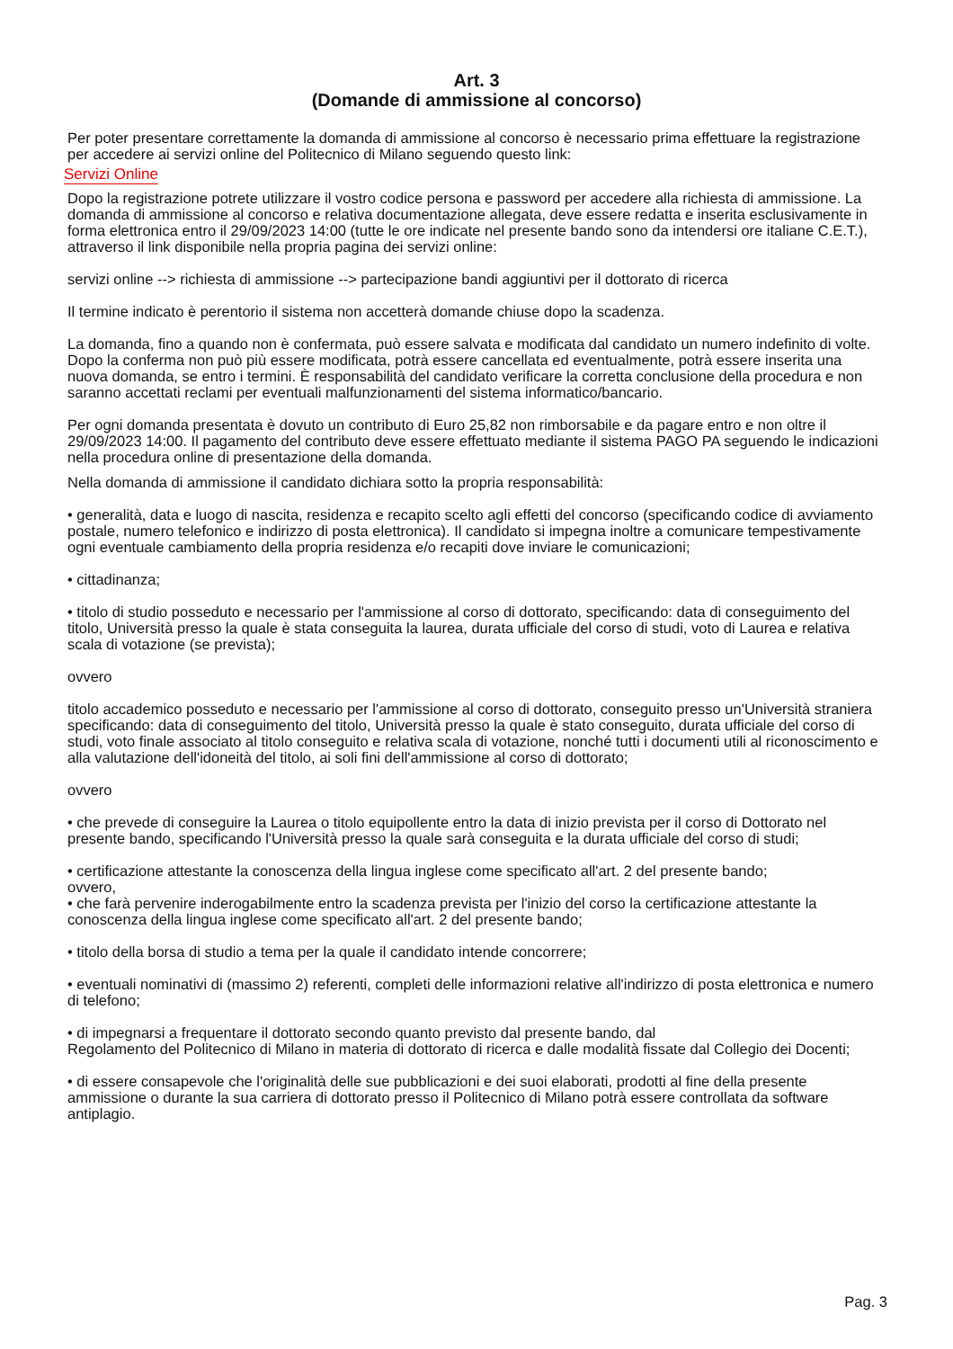Art. 3
(Domande di ammissione al concorso)
Per poter presentare correttamente la domanda di ammissione al concorso è necessario prima effettuare la registrazione per accedere ai servizi online del Politecnico di Milano seguendo questo link:
Servizi Online
Dopo la registrazione potrete utilizzare il vostro codice persona e password per accedere alla richiesta di ammissione. La domanda di ammissione al concorso e relativa documentazione allegata, deve essere redatta e inserita esclusivamente in forma elettronica entro il 29/09/2023 14:00 (tutte le ore indicate nel presente bando sono da intendersi ore italiane C.E.T.), attraverso il link disponibile nella propria pagina dei servizi online:
servizi online --> richiesta di ammissione --> partecipazione bandi aggiuntivi per il dottorato di ricerca
Il termine indicato è perentorio il sistema non accetterà domande chiuse dopo la scadenza.
La domanda, fino a quando non è confermata, può essere salvata e modificata dal candidato un numero indefinito di volte. Dopo la conferma non può più essere modificata, potrà essere cancellata ed eventualmente, potrà essere inserita una nuova domanda, se entro i termini. È responsabilità del candidato verificare la corretta conclusione della procedura e non saranno accettati reclami per eventuali malfunzionamenti del sistema informatico/bancario.
Per ogni domanda presentata è dovuto un contributo di Euro 25,82 non rimborsabile e da pagare entro e non oltre il 29/09/2023 14:00. Il pagamento del contributo deve essere effettuato mediante il sistema PAGO PA seguendo le indicazioni nella procedura online di presentazione della domanda.
Nella domanda di ammissione il candidato dichiara sotto la propria responsabilità:
• generalità, data e luogo di nascita, residenza e recapito scelto agli effetti del concorso (specificando codice di avviamento postale, numero telefonico e indirizzo di posta elettronica). Il candidato si impegna inoltre a comunicare tempestivamente ogni eventuale cambiamento della propria residenza e/o recapiti dove inviare le comunicazioni;
• cittadinanza;
• titolo di studio posseduto e necessario per l'ammissione al corso di dottorato, specificando: data di conseguimento del titolo, Università presso la quale è stata conseguita la laurea, durata ufficiale del corso di studi, voto di Laurea e relativa scala di votazione (se prevista);
ovvero
titolo accademico posseduto e necessario per l'ammissione al corso di dottorato, conseguito presso un'Università straniera specificando: data di conseguimento del titolo, Università presso la quale è stato conseguito, durata ufficiale del corso di studi, voto finale associato al titolo conseguito e relativa scala di votazione, nonché tutti i documenti utili al riconoscimento e alla valutazione dell'idoneità del titolo, ai soli fini dell'ammissione al corso di dottorato;
ovvero
• che prevede di conseguire la Laurea o titolo equipollente entro la data di inizio prevista per il corso di Dottorato nel presente bando, specificando l'Università presso la quale sarà conseguita e la durata ufficiale del corso di studi;
• certificazione attestante la conoscenza della lingua inglese come specificato all'art. 2 del presente bando;
ovvero,
• che farà pervenire inderogabilmente entro la scadenza prevista per l'inizio del corso la certificazione attestante la conoscenza della lingua inglese come specificato all'art. 2 del presente bando;
• titolo della borsa di studio a tema per la quale il candidato intende concorrere;
• eventuali nominativi di (massimo 2) referenti, completi delle informazioni relative all'indirizzo di posta elettronica e numero di telefono;
• di impegnarsi a frequentare il dottorato secondo quanto previsto dal presente bando, dal
Regolamento del Politecnico di Milano in materia di dottorato di ricerca e dalle modalità fissate dal Collegio dei Docenti;
• di essere consapevole che l'originalità delle sue pubblicazioni e dei suoi elaborati, prodotti al fine della presente ammissione o durante la sua carriera di dottorato presso il Politecnico di Milano potrà essere controllata da software antiplagio.
Pag. 3